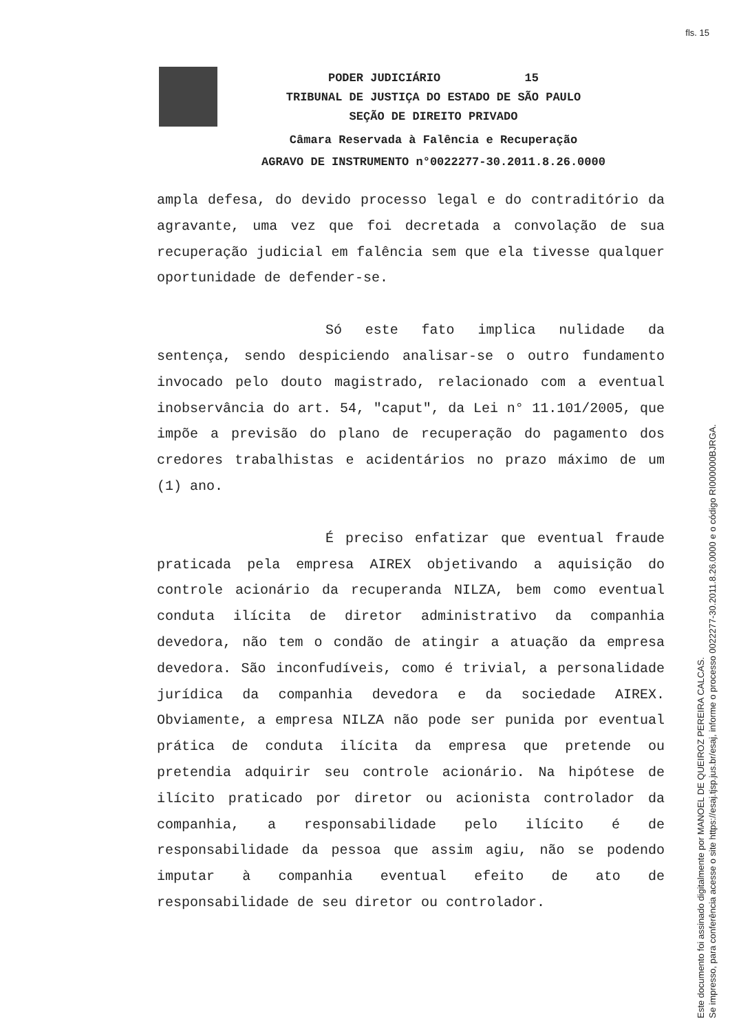fls. 15
PODER JUDICIÁRIO 15
TRIBUNAL DE JUSTIÇA DO ESTADO DE SÃO PAULO
SEÇÃO DE DIREITO PRIVADO
Câmara Reservada à Falência e Recuperação
AGRAVO DE INSTRUMENTO n°0022277-30.2011.8.26.0000
ampla defesa, do devido processo legal e do contraditório da agravante, uma vez que foi decretada a convolação de sua recuperação judicial em falência sem que ela tivesse qualquer oportunidade de defender-se.
Só este fato implica nulidade da sentença, sendo despiciendo analisar-se o outro fundamento invocado pelo douto magistrado, relacionado com a eventual inobservância do art. 54, "caput", da Lei n° 11.101/2005, que impõe a previsão do plano de recuperação do pagamento dos credores trabalhistas e acidentários no prazo máximo de um (1) ano.
É preciso enfatizar que eventual fraude praticada pela empresa AIREX objetivando a aquisição do controle acionário da recuperanda NILZA, bem como eventual conduta ilícita de diretor administrativo da companhia devedora, não tem o condão de atingir a atuação da empresa devedora. São inconfudíveis, como é trivial, a personalidade jurídica da companhia devedora e da sociedade AIREX. Obviamente, a empresa NILZA não pode ser punida por eventual prática de conduta ilícita da empresa que pretende ou pretendia adquirir seu controle acionário. Na hipótese de ilícito praticado por diretor ou acionista controlador da companhia, a responsabilidade pelo ilícito é de responsabilidade da pessoa que assim agiu, não se podendo imputar à companhia eventual efeito de ato de responsabilidade de seu diretor ou controlador.
Este documento foi assinado digitalmente por MANOEL DE QUEIROZ PEREIRA CALCAS.
Se impresso, para conferência acesse o site https://esaj.tjsp.jus.br/esaj, informe o processo 0022277-30.2011.8.26.0000 e o código RI000000BJRGA.